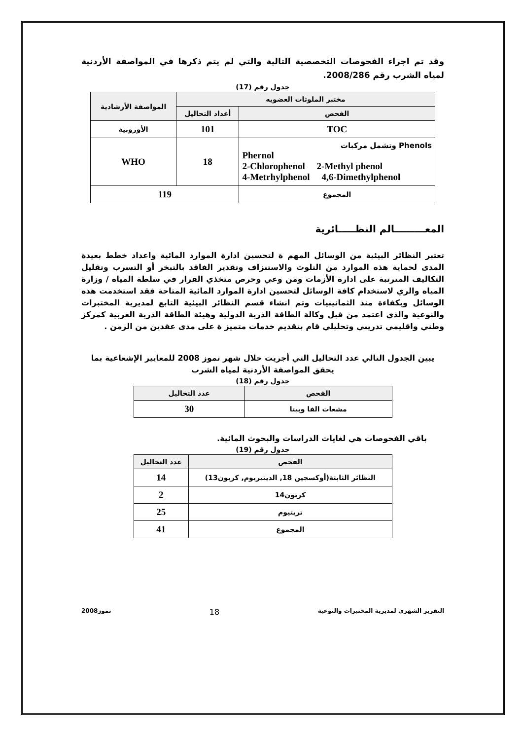وقد تم اجراء الفحوصات التخصصية التالية والتي لم يتم ذكرها في المواصفة الأردنية لمياه الشرب رقم 2008/286.
جدول رقم (17)
| مختبر الملوثات العضويه | | المواصفة الأرشادية |
| --- | --- | --- |
| الفحص | أعداد التحاليل | |
| TOC | 101 | الأوروبية |
| وتشمل مركبات Phenols Phernol 2-Chlorophenol 2-Methyl phenol 4-Metrhylphenol 4,6-Dimethylphenol | 18 | WHO |
| المجموع | 119 | |
المعـــــــــالم النظـــــائرية
تعتبر النظائر البيئية من الوسائل المهم ة لتحسين ادارة الموارد المائية واعداد خطط بعيدة المدى لحماية هذه الموارد من التلوث والاستنزاف وتقدير الفاقد بالتبخر أو التسرب وتقليل التكاليف المترتبة على ادارة الأزمات ومن وعي وحرص متخذي القرار في سلطة المياه / وزارة المياه والري لاستخدام كافة الوسائل لتحسين ادارة الموارد المائية المتاحة فقد استخدمت هذه الوسائل وبكفاءة منذ الثمانينيات وتم انشاء قسم النظائر البيئية التابع لمديرية المختبرات والنوعية والذي اعتمد من قبل وكالة الطاقة الذرية الدولية وهيئة الطاقة الذرية العربية كمركز وطني واقليمي تدريبي وتحليلي قام بتقديم خدمات متميز ة على مدى عقدين من الزمن .
يبين الجدول التالي عدد التحاليل التي أجريت خلال شهر تموز 2008 للمعايير الإشعاعية بما يحقق المواصفة الأردنية لمياه الشرب
جدول رقم (18)
| الفحص | عدد التحاليل |
| --- | --- |
| مشعات الفا وبيتا | 30 |
باقي الفحوصات هي لغايات الدراسات والبحوث المائية.
جدول رقم (19)
| الفحص | عدد التحاليل |
| --- | --- |
| النظائر الثابتة(أوكسجين 18, الديتيريوم, كربون13) | 14 |
| كربون14 | 2 |
| تريتيوم | 25 |
| المجموع | 41 |
التقرير الشهري لمديرية المختبرات والنوعية 18 تموز2008